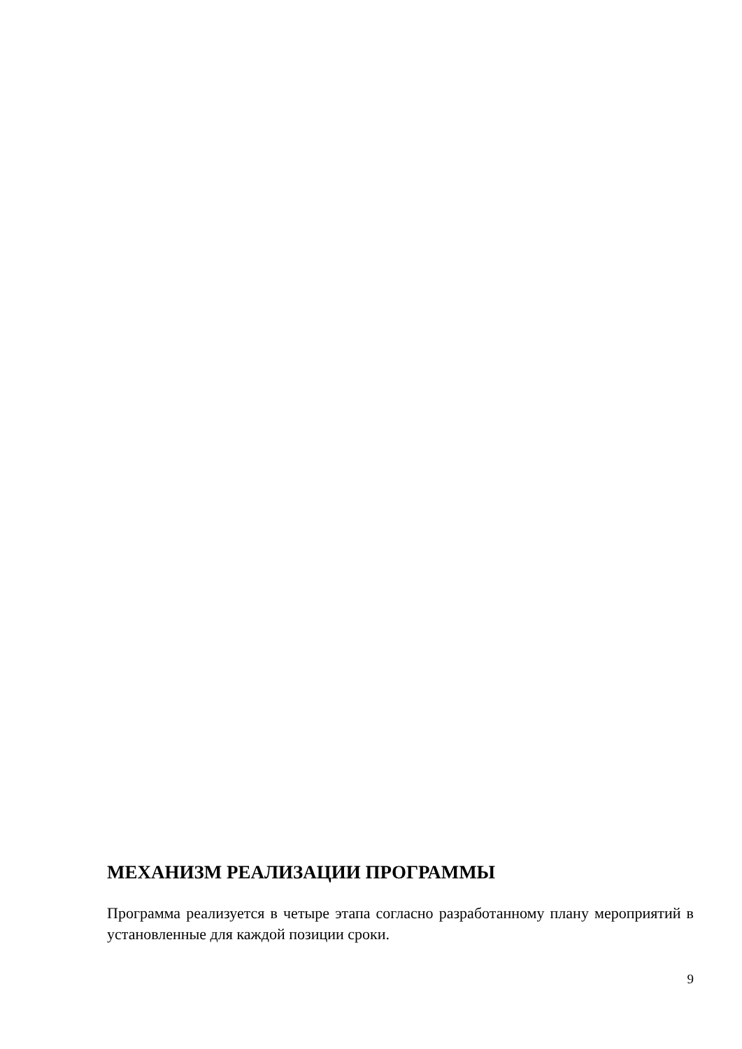МЕХАНИЗМ РЕАЛИЗАЦИИ ПРОГРАММЫ
Программа реализуется в четыре этапа согласно разработанному плану мероприятий в установленные для каждой позиции сроки.
9